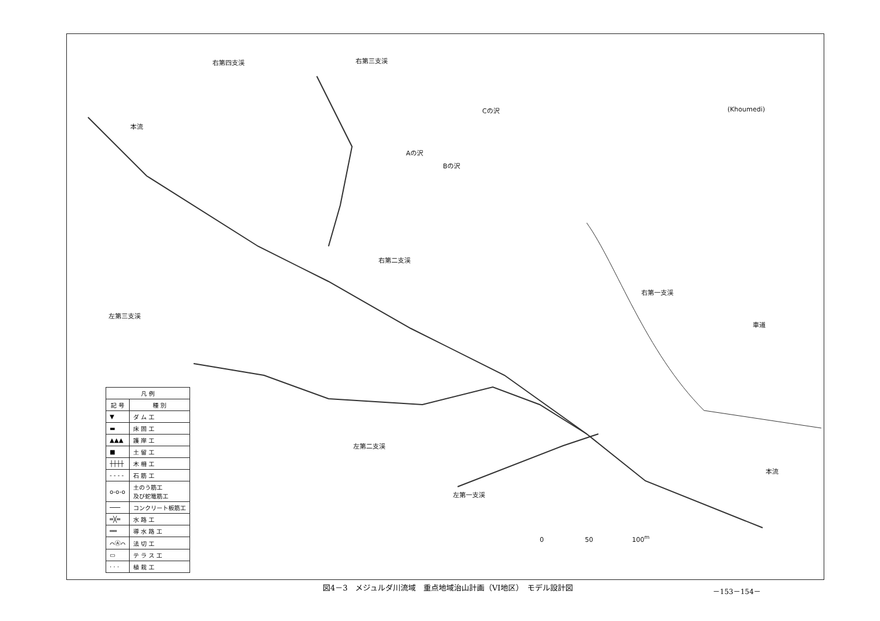右第四支渓 右第三支渓
(Khoumedi)
Cの沢
本流
Aの沢
Bの沢
右第二支渓
右第一支渓
左第三支渓
車道
左第二支渓
本流
左第一支渓
0 50 100<sup>m</sup>
| 凡 例 | |
| --- | --- |
| 記 号 | 種 別 |
| ▼ | ダ ム 工 |
| ▬ | 床 固 工 |
| ▲▲▲ | 護 岸 工 |
| ■ | 土 留 工 |
| ┼┼┼┼ | 木 柵 工 |
| - - - - | 石 筋 工 |
| o-o-o | 土のう筋工 及び蛇篭筋工 |
| ─── | コンクリート板筋工 |
| ═╳═ | 水 路 工 |
| ══ | 導 水 路 工 |
| ⌒Ⓐ⌒ | 法 切 工 |
| ▭ | テ ラ ス 工 |
| · · · | 植 栽 工 |
図4－3　メジュルダ川流域　重点地域治山計画（VI地区）　モデル設計図
－153－154－